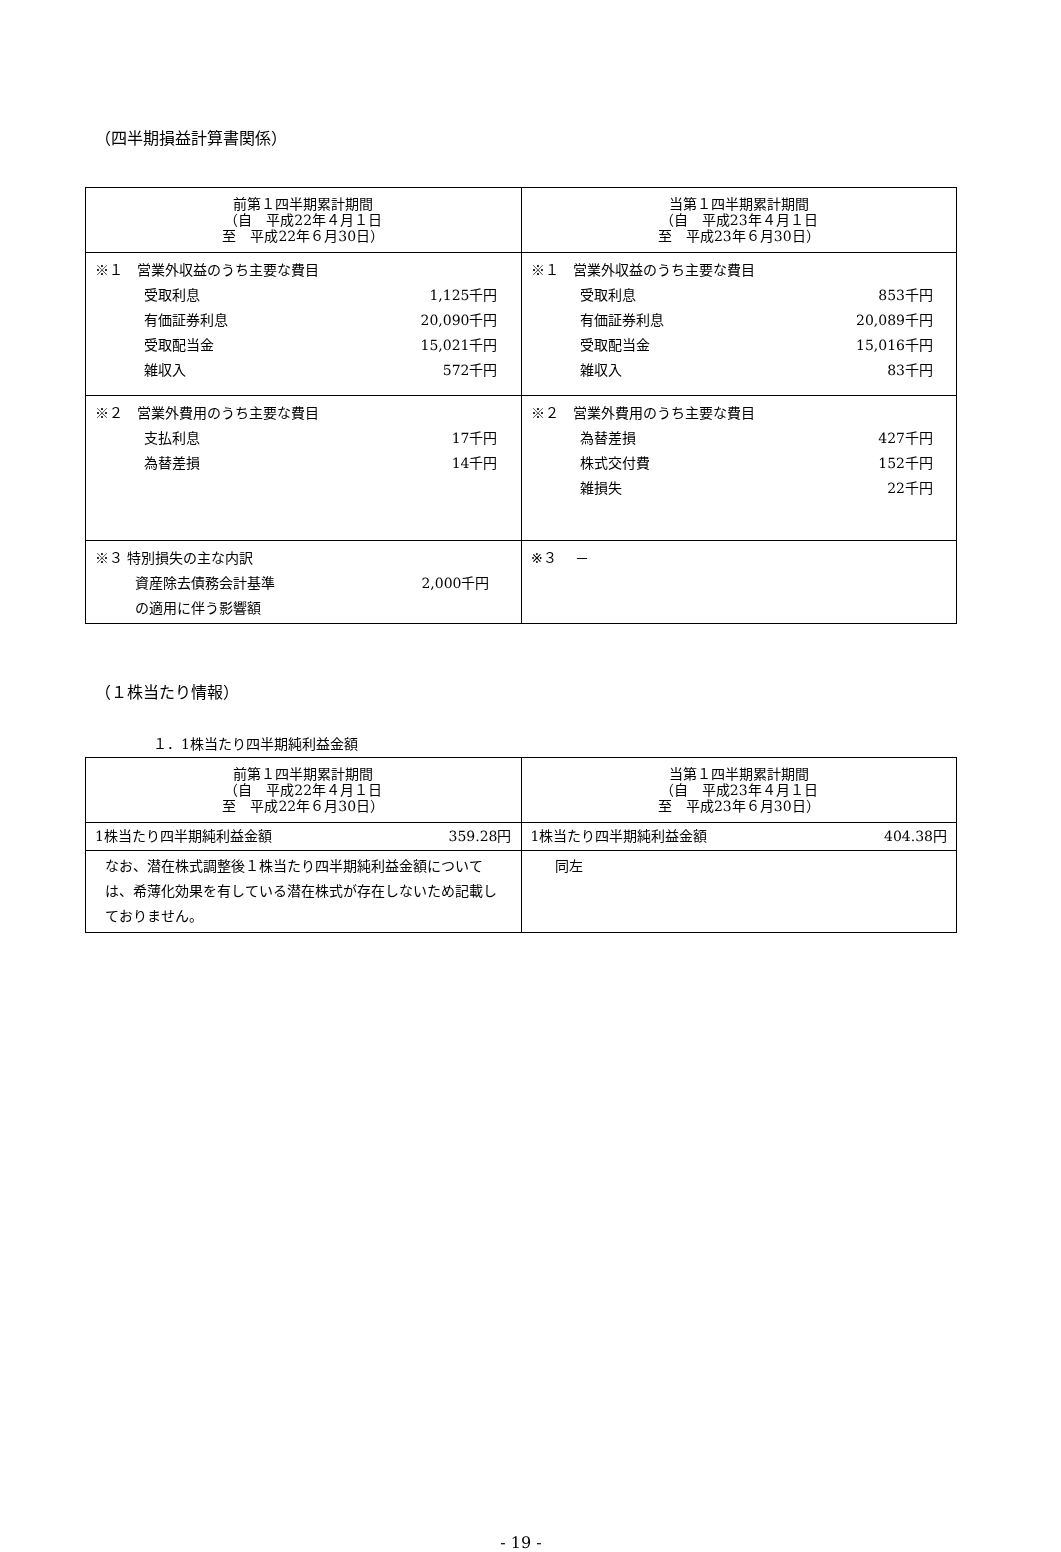（四半期損益計算書関係）
| 前第１四半期累計期間 （自 平成22年４月１日 至 平成22年６月30日） | 当第１四半期累計期間 （自 平成23年４月１日 至 平成23年６月30日） |
| --- | --- |
| ※１ 営業外収益のうち主要な費目 受取利息 1,125千円 有価証券利息 20,090千円 受取配当金 15,021千円 雑収入 572千円 | ※１ 営業外収益のうち主要な費目 受取利息 853千円 有価証券利息 20,089千円 受取配当金 15,016千円 雑収入 83千円 |
| ※２ 営業外費用のうち主要な費目 支払利息 17千円 為替差損 14千円 | ※２ 営業外費用のうち主要な費目 為替差損 427千円 株式交付費 152千円 雑損失 22千円 |
| ※３ 特別損失の主な内訳 資産除去債務会計基準 の適用に伴う影響額 2,000千円 | ※３ － |
（１株当たり情報）
１．1株当たり四半期純利益金額
| 前第１四半期累計期間 （自 平成22年４月１日 至 平成22年６月30日） | 当第１四半期累計期間 （自 平成23年４月１日 至 平成23年６月30日） |
| --- | --- |
| 1株当たり四半期純利益金額 359.28円 | 1株当たり四半期純利益金額 404.38円 |
| なお、潜在株式調整後１株当たり四半期純利益金額については、希薄化効果を有している潜在株式が存在しないため記載しておりません。 | 同左 |
- 19 -